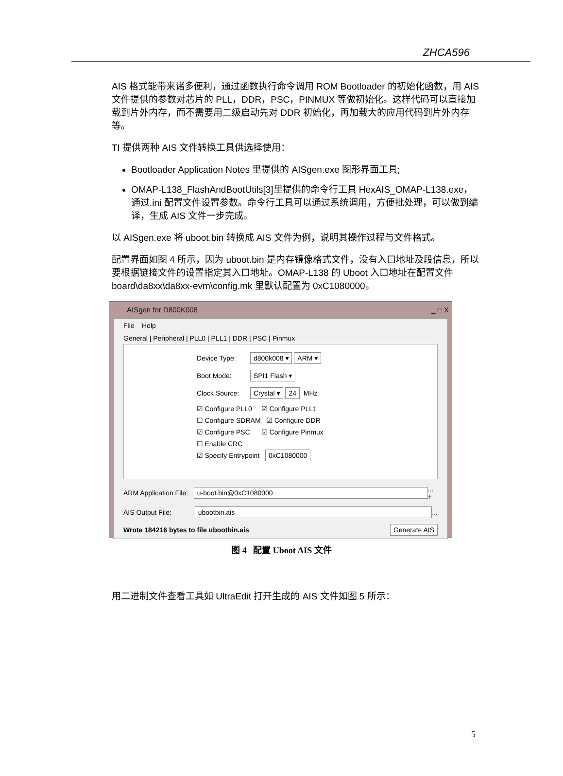ZHCA596
AIS 格式能带来诸多便利，通过函数执行命令调用 ROM Bootloader 的初始化函数，用 AIS 文件提供的参数对芯片的 PLL，DDR，PSC，PINMUX 等做初始化。这样代码可以直接加载到片外内存，而不需要用二级启动先对 DDR 初始化，再加载大的应用代码到片外内存等。
TI 提供两种 AIS 文件转换工具供选择使用：
Bootloader Application Notes 里提供的 AISgen.exe 图形界面工具;
OMAP-L138_FlashAndBootUtils[3]里提供的命令行工具 HexAIS_OMAP-L138.exe，通过.ini 配置文件设置参数。命令行工具可以通过系统调用，方便批处理，可以做到编译，生成 AIS 文件一步完成。
以 AISgen.exe 将 uboot.bin 转换成 AIS 文件为例，说明其操作过程与文件格式。
配置界面如图 4 所示，因为 uboot.bin 是内存镜像格式文件，没有入口地址及段信息，所以要根据链接文件的设置指定其入口地址。OMAP-L138 的 Uboot 入口地址在配置文件 board\da8xx\da8xx-evm\config.mk 里默认配置为 0xC1080000。
AISgen for D800K008 _ □ X
File Help
General | Peripheral | PLL0 | PLL1 | DDR | PSC | Pinmux
Device Type: d800k008 ▾ ARM ▾
Boot Mode: SPI1 Flash ▾
Clock Source: Crystal ▾ 24 MHz
☑ Configure PLL0 ☑ Configure PLL1
☐ Configure SDRAM ☑ Configure DDR
☑ Configure PSC ☑ Configure Pinmux
☐ Enable CRC
☑ Specify Entrypoint 0xC1080000
ARM Application File: u-boot.bin@0xC1080000 ... +
AIS Output File: ubootbin.ais ...
Wrote 184216 bytes to file ubootbin.ais Generate AIS
图 4 配置 Uboot AIS 文件
用二进制文件查看工具如 UltraEdit 打开生成的 AIS 文件如图 5 所示：
5